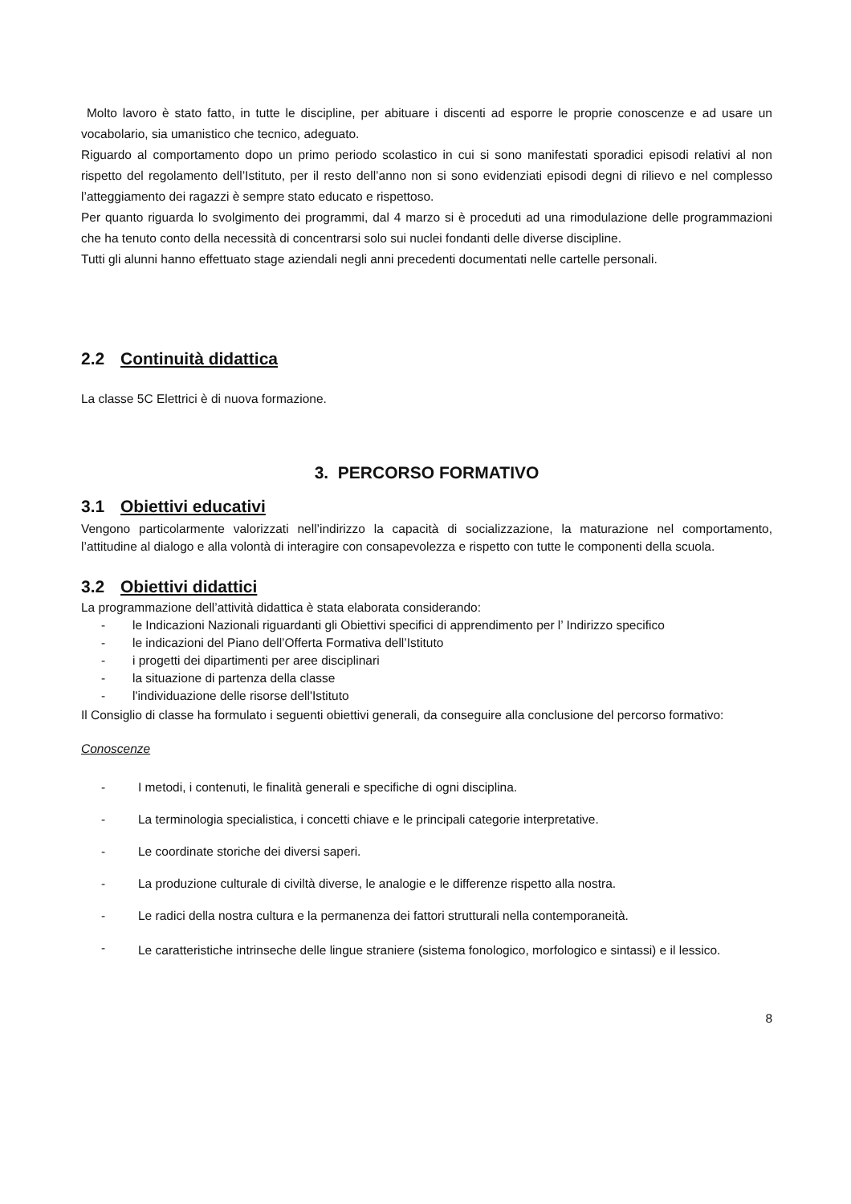Molto lavoro è stato fatto, in tutte le discipline, per abituare i discenti ad esporre le proprie conoscenze e ad usare un vocabolario, sia umanistico che tecnico, adeguato.
Riguardo al comportamento dopo un primo periodo scolastico in cui si sono manifestati sporadici episodi relativi al non rispetto del regolamento dell’Istituto, per il resto dell’anno non si sono evidenziati episodi degni di rilievo e nel complesso l’atteggiamento dei ragazzi è sempre stato educato e rispettoso.
Per quanto riguarda lo svolgimento dei programmi, dal 4 marzo si è proceduti ad una rimodulazione delle programmazioni che ha tenuto conto della necessità di concentrarsi solo sui nuclei fondanti delle diverse discipline.
Tutti gli alunni hanno effettuato stage aziendali negli anni precedenti documentati nelle cartelle personali.
2.2 Continuità didattica
La classe 5C Elettrici è di nuova formazione.
3. PERCORSO FORMATIVO
3.1 Obiettivi educativi
Vengono particolarmente valorizzati nell’indirizzo la capacità di socializzazione, la maturazione nel comportamento, l’attitudine al dialogo e alla volontà di interagire con consapevolezza e rispetto con tutte le componenti della scuola.
3.2 Obiettivi didattici
La programmazione dell’attività didattica è stata elaborata considerando:
- le Indicazioni Nazionali riguardanti gli Obiettivi specifici di apprendimento per l’ Indirizzo specifico
- le indicazioni del Piano dell’Offerta Formativa dell’Istituto
- i progetti dei dipartimenti per aree disciplinari
- la situazione di partenza della classe
- l'individuazione delle risorse dell'Istituto
Il Consiglio di classe ha formulato i seguenti obiettivi generali, da conseguire alla conclusione del percorso formativo:
Conoscenze
- I metodi, i contenuti, le finalità generali e specifiche di ogni disciplina.
- La terminologia specialistica, i concetti chiave e le principali categorie interpretative.
- Le coordinate storiche dei diversi saperi.
- La produzione culturale di civiltà diverse, le analogie e le differenze rispetto alla nostra.
- Le radici della nostra cultura e la permanenza dei fattori strutturali nella contemporaneità.
- Le caratteristiche intrinseche delle lingue straniere (sistema fonologico, morfologico e sintassi) e il lessico.
8